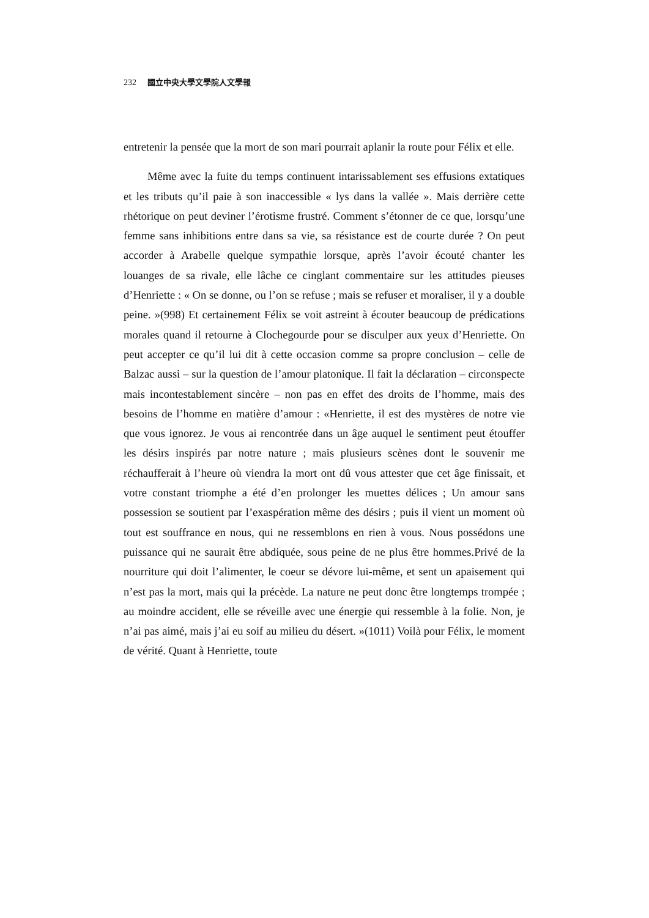232 國立中央大學文學院人文學報
entretenir la pensée que la mort de son mari pourrait aplanir la route pour Félix et elle.
Même avec la fuite du temps continuent intarissablement ses effusions extatiques et les tributs qu’il paie à son inaccessible « lys dans la vallée ». Mais derrière cette rhétorique on peut deviner l’érotisme frustré. Comment s’étonner de ce que, lorsqu’une femme sans inhibitions entre dans sa vie, sa résistance est de courte durée ? On peut accorder à Arabelle quelque sympathie lorsque, après l’avoir écouté chanter les louanges de sa rivale, elle lâche ce cinglant commentaire sur les attitudes pieuses d’Henriette : « On se donne, ou l’on se refuse ; mais se refuser et moraliser, il y a double peine. »(998) Et certainement Félix se voit astreint à écouter beaucoup de prédications morales quand il retourne à Clochegourde pour se disculper aux yeux d’Henriette. On peut accepter ce qu’il lui dit à cette occasion comme sa propre conclusion – celle de Balzac aussi – sur la question de l’amour platonique. Il fait la déclaration – circonspecte mais incontestablement sincère – non pas en effet des droits de l’homme, mais des besoins de l’homme en matière d’amour : «Henriette, il est des mystères de notre vie que vous ignorez. Je vous ai rencontrée dans un âge auquel le sentiment peut étouffer les désirs inspirés par notre nature ; mais plusieurs scènes dont le souvenir me réchaufferait à l’heure où viendra la mort ont dû vous attester que cet âge finissait, et votre constant triomphe a été d’en prolonger les muettes délices ; Un amour sans possession se soutient par l’exaspération même des désirs ; puis il vient un moment où tout est souffrance en nous, qui ne ressemblons en rien à vous. Nous possédons une puissance qui ne saurait être abdiquée, sous peine de ne plus être hommes.Privé de la nourriture qui doit l’alimenter, le coeur se dévore lui-même, et sent un apaisement qui n’est pas la mort, mais qui la précède. La nature ne peut donc être longtemps trompée ; au moindre accident, elle se réveille avec une énergie qui ressemble à la folie. Non, je n’ai pas aimé, mais j’ai eu soif au milieu du désert. »(1011) Voilà pour Félix, le moment de vérité. Quant à Henriette, toute